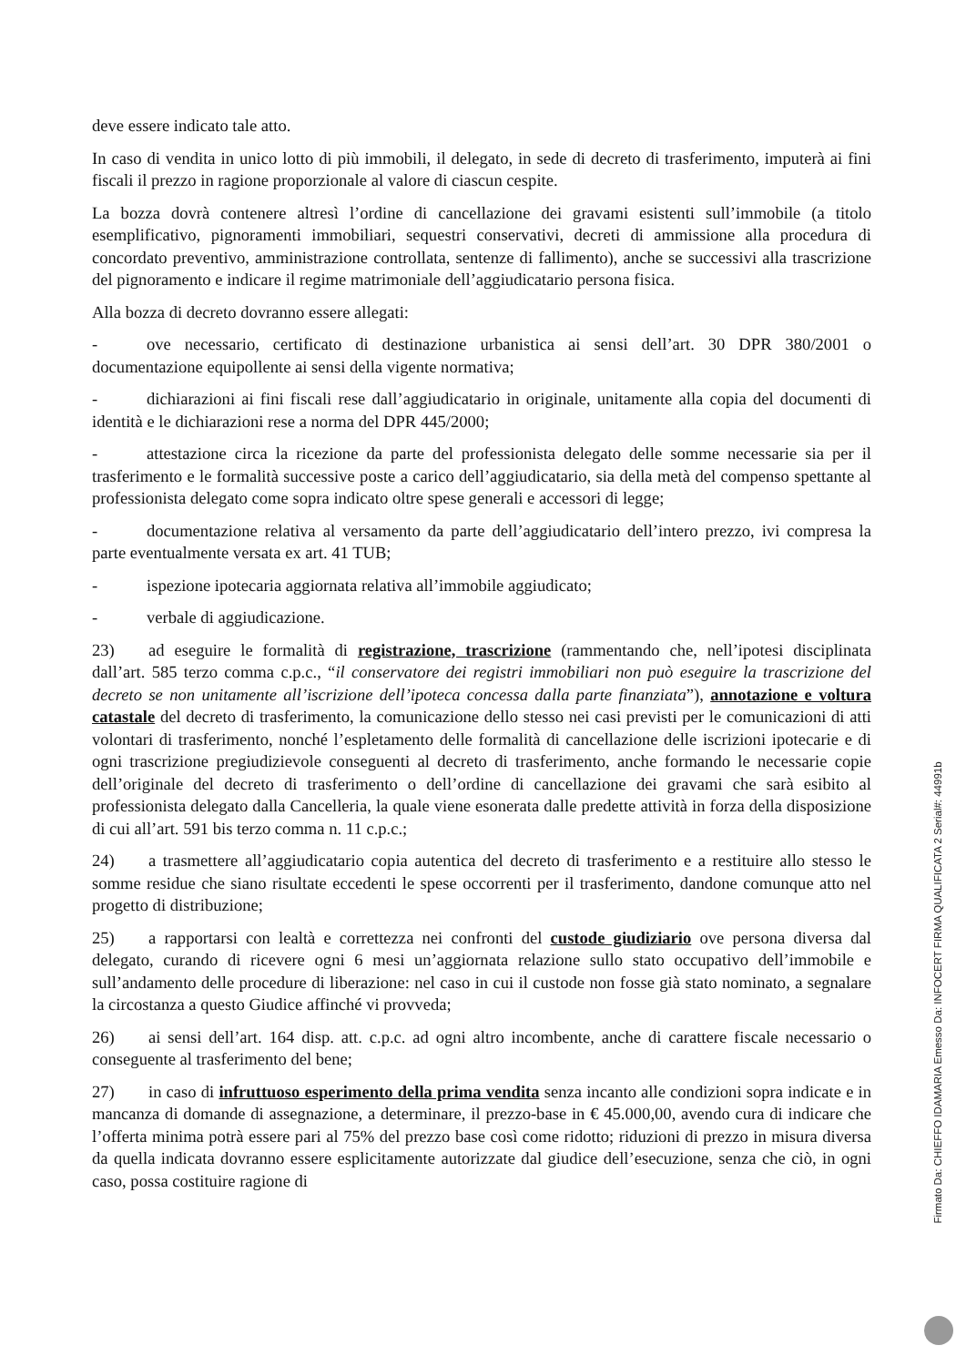deve essere indicato tale atto.
In caso di vendita in unico lotto di più immobili, il delegato, in sede di decreto di trasferimento, imputerà ai fini fiscali il prezzo in ragione proporzionale al valore di ciascun cespite.
La bozza dovrà contenere altresì l’ordine di cancellazione dei gravami esistenti sull’immobile (a titolo esemplificativo, pignoramenti immobiliari, sequestri conservativi, decreti di ammissione alla procedura di concordato preventivo, amministrazione controllata, sentenze di fallimento), anche se successivi alla trascrizione del pignoramento e indicare il regime matrimoniale dell’aggiudicatario persona fisica.
Alla bozza di decreto dovranno essere allegati:
- ove necessario, certificato di destinazione urbanistica ai sensi dell’art. 30 DPR 380/2001 o documentazione equipollente ai sensi della vigente normativa;
- dichiarazioni ai fini fiscali rese dall’aggiudicatario in originale, unitamente alla copia del documenti di identità e le dichiarazioni rese a norma del DPR 445/2000;
- attestazione circa la ricezione da parte del professionista delegato delle somme necessarie sia per il trasferimento e le formalità successive poste a carico dell’aggiudicatario, sia della metà del compenso spettante al professionista delegato come sopra indicato oltre spese generali e accessori di legge;
- documentazione relativa al versamento da parte dell’aggiudicatario dell’intero prezzo, ivi compresa la parte eventualmente versata ex art. 41 TUB;
- ispezione ipotecaria aggiornata relativa all’immobile aggiudicato;
- verbale di aggiudicazione.
23) ad eseguire le formalità di registrazione, trascrizione (rammentando che, nell’ipotesi disciplinata dall’art. 585 terzo comma c.p.c., “il conservatore dei registri immobiliari non può eseguire la trascrizione del decreto se non unitamente all’iscrizione dell’ipoteca concessa dalla parte finanziata”), annotazione e voltura catastale del decreto di trasferimento, la comunicazione dello stesso nei casi previsti per le comunicazioni di atti volontari di trasferimento, nonché l’espletamento delle formalità di cancellazione delle iscrizioni ipotecarie e di ogni trascrizione pregiudizievole conseguenti al decreto di trasferimento, anche formando le necessarie copie dell’originale del decreto di trasferimento o dell’ordine di cancellazione dei gravami che sarà esibito al professionista delegato dalla Cancelleria, la quale viene esonerata dalle predette attività in forza della disposizione di cui all’art. 591 bis terzo comma n. 11 c.p.c.;
24) a trasmettere all’aggiudicatario copia autentica del decreto di trasferimento e a restituire allo stesso le somme residue che siano risultate eccedenti le spese occorrenti per il trasferimento, dandone comunque atto nel progetto di distribuzione;
25) a rapportarsi con lealtà e correttezza nei confronti del custode giudiziario ove persona diversa dal delegato, curando di ricevere ogni 6 mesi un’aggiornata relazione sullo stato occupativo dell’immobile e sull’andamento delle procedure di liberazione: nel caso in cui il custode non fosse già stato nominato, a segnalare la circostanza a questo Giudice affinché vi provveda;
26) ai sensi dell’art. 164 disp. att. c.p.c. ad ogni altro incombente, anche di carattere fiscale necessario o conseguente al trasferimento del bene;
27) in caso di infruttuoso esperimento della prima vendita senza incanto alle condizioni sopra indicate e in mancanza di domande di assegnazione, a determinare, il prezzo-base in € 45.000,00, avendo cura di indicare che l’offerta minima potrà essere pari al 75% del prezzo base così come ridotto; riduzioni di prezzo in misura diversa da quella indicata dovranno essere esplicitamente autorizzate dal giudice dell’esecuzione, senza che ciò, in ogni caso, possa costituire ragione di
Firmato Da: CHIEFFO IDAMARIA Emesso Da: INFOCERT FIRMA QUALIFICATA 2 Serial#: 44991b